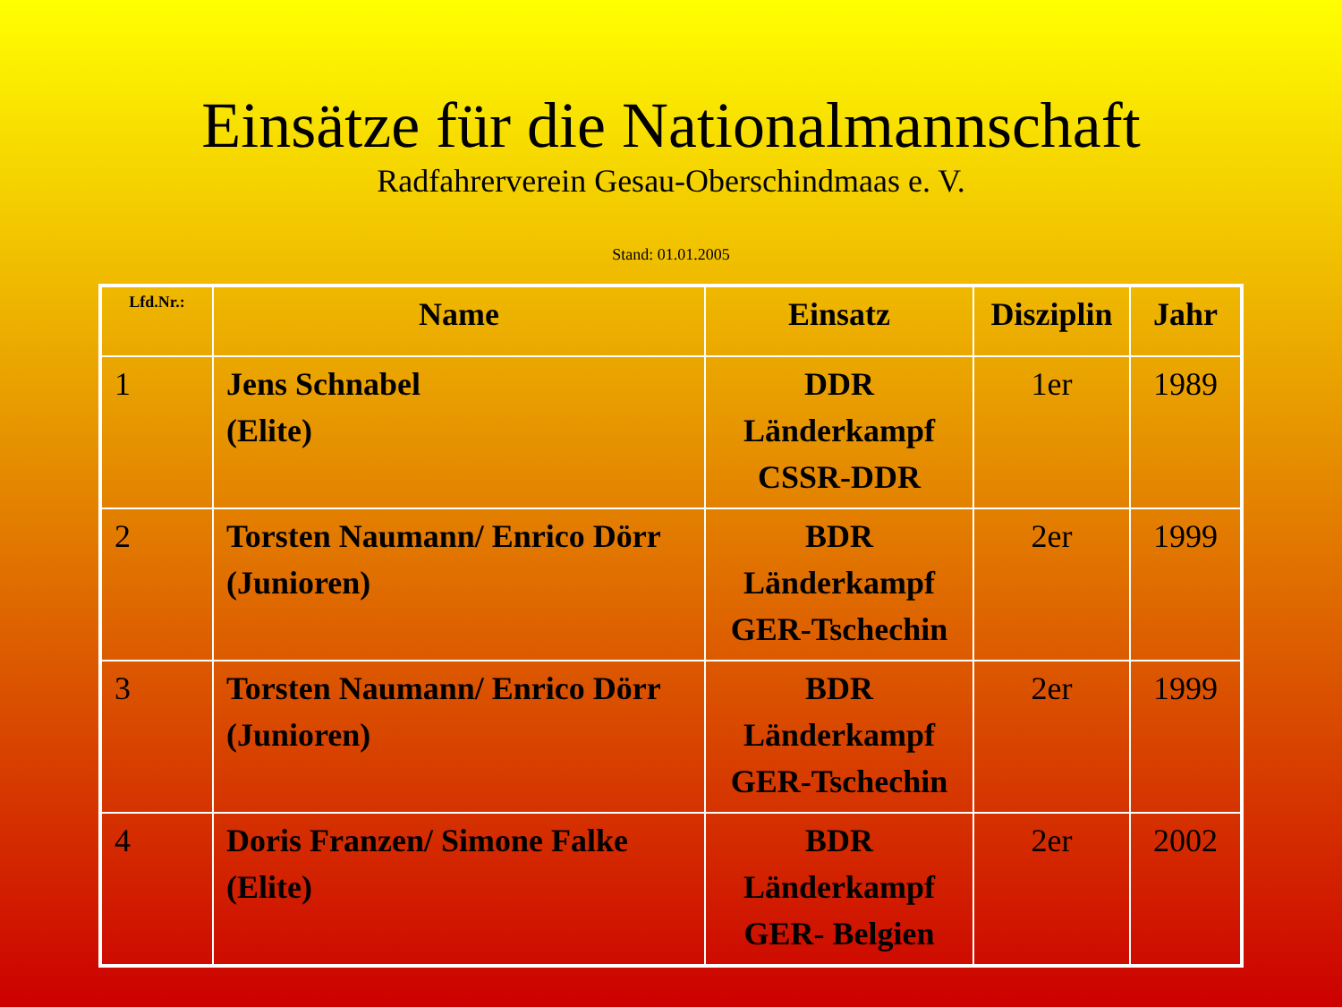Einsätze für die Nationalmannschaft
Radfahrerverein Gesau-Oberschindmaas e. V.
Stand: 01.01.2005
| Lfd.Nr.: | Name | Einsatz | Disziplin | Jahr |
| --- | --- | --- | --- | --- |
| 1 | Jens Schnabel (Elite) | DDR Länderkampf CSSR-DDR | 1er | 1989 |
| 2 | Torsten Naumann/ Enrico Dörr (Junioren) | BDR Länderkampf GER-Tschechin | 2er | 1999 |
| 3 | Torsten Naumann/ Enrico Dörr (Junioren) | BDR Länderkampf GER-Tschechin | 2er | 1999 |
| 4 | Doris Franzen/ Simone Falke (Elite) | BDR Länderkampf GER- Belgien | 2er | 2002 |